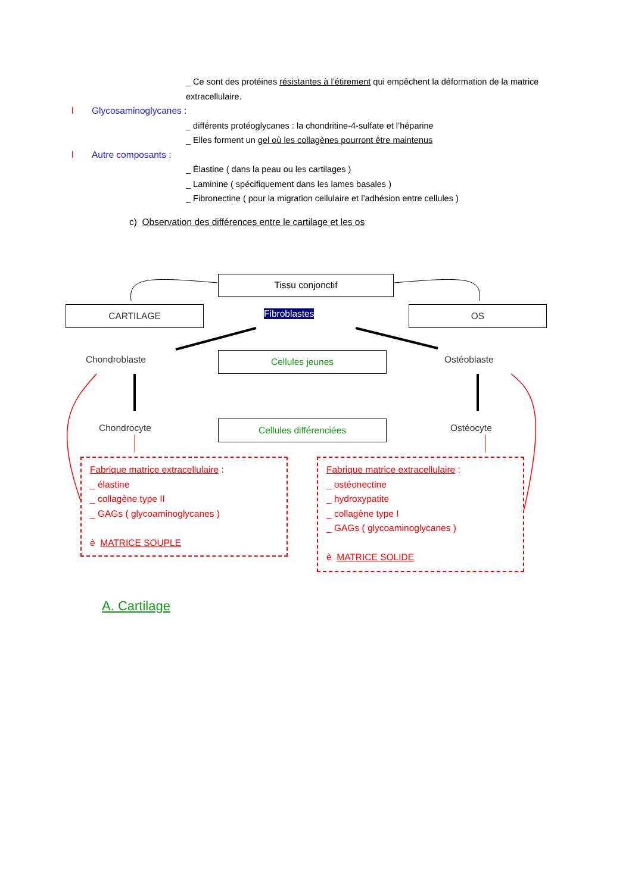_ Ce sont des protéines résistantes à l’étirement qui empêchent la déformation de la matrice extracellulaire.
l Glycosaminoglycanes :
_ différents protéoglycanes : la chondritine-4-sulfate et l’héparine
_ Elles forment un gel où les collagènes pourront être maintenus
l Autre composants :
_ Élastine ( dans la peau ou les cartilages )
_ Laminine ( spécifiquement dans les lames basales )
_ Fibronectine ( pour la migration cellulaire et l’adhésion entre cellules )
c) Observation des différences entre le cartilage et les os
Tissu conjonctif
CARTILAGE Fibroblastes OS
Chondroblaste Cellules jeunes Ostéoblaste
Chondrocyte Cellules différenciées Ostéocyte
Fabrique matrice extracellulaire :
_ élastine
_ collagène type II
_ GAGs ( glycoaminoglycanes )
è MATRICE SOUPLE
Fabrique matrice extracellulaire :
_ ostéonectine
_ hydroxypatite
_ collagène type I
_ GAGs ( glycoaminoglycanes )
è MATRICE SOLIDE
A. Cartilage